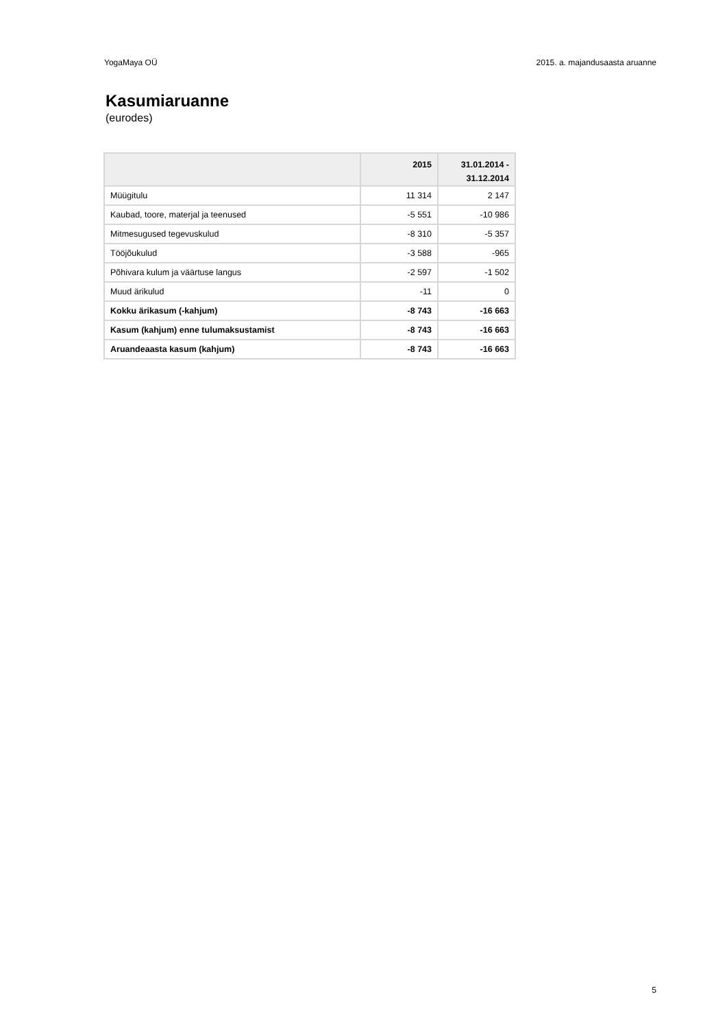YogaMaya OÜ 2015. a. majandusaasta aruanne
Kasumiaruanne
(eurodes)
| | 2015 | 31.01.2014 - 31.12.2014 |
| --- | --- | --- |
| Müügitulu | 11 314 | 2 147 |
| Kaubad, toore, materjal ja teenused | -5 551 | -10 986 |
| Mitmesugused tegevuskulud | -8 310 | -5 357 |
| Tööjõukulud | -3 588 | -965 |
| Põhivara kulum ja väärtuse langus | -2 597 | -1 502 |
| Muud ärikulud | -11 | 0 |
| Kokku ärikasum (-kahjum) | -8 743 | -16 663 |
| Kasum (kahjum) enne tulumaksustamist | -8 743 | -16 663 |
| Aruandeaasta kasum (kahjum) | -8 743 | -16 663 |
5